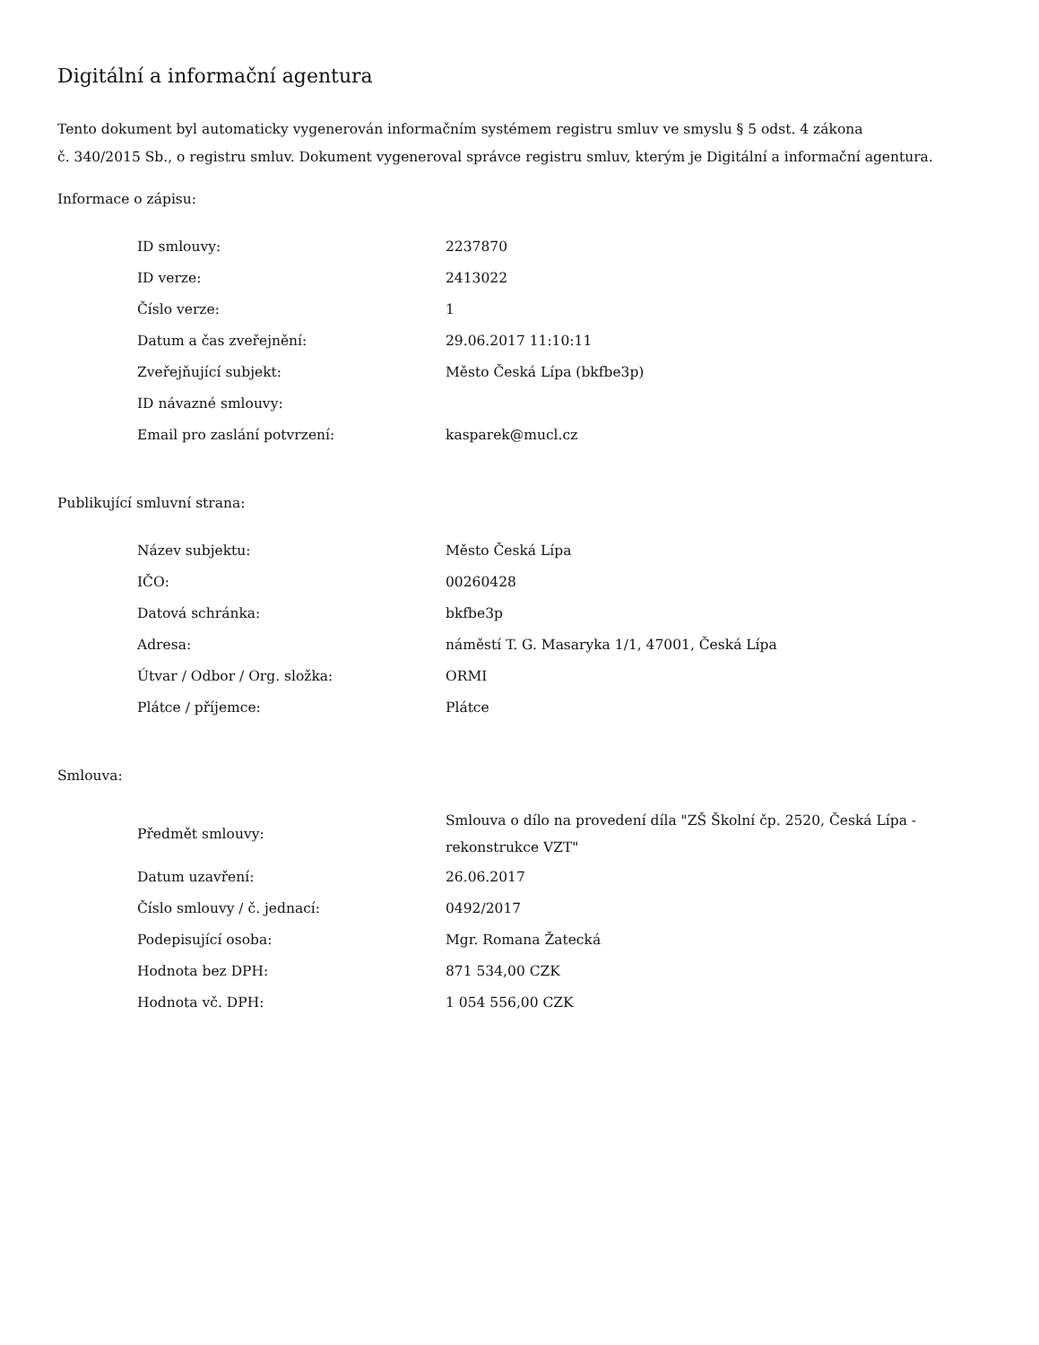Digitální a informační agentura
Tento dokument byl automaticky vygenerován informačním systémem registru smluv ve smyslu § 5 odst. 4 zákona
č. 340/2015 Sb., o registru smluv. Dokument vygeneroval správce registru smluv, kterým je Digitální a informační agentura.
Informace o zápisu:
| ID smlouvy: | 2237870 |
| ID verze: | 2413022 |
| Číslo verze: | 1 |
| Datum a čas zveřejnění: | 29.06.2017 11:10:11 |
| Zveřejňující subjekt: | Město Česká Lípa (bkfbe3p) |
| ID návazné smlouvy: | |
| Email pro zaslání potvrzení: | kasparek@mucl.cz |
Publikující smluvní strana:
| Název subjektu: | Město Česká Lípa |
| IČO: | 00260428 |
| Datová schránka: | bkfbe3p |
| Adresa: | náměstí T. G. Masaryka 1/1, 47001, Česká Lípa |
| Útvar / Odbor / Org. složka: | ORMI |
| Plátce / příjemce: | Plátce |
Smlouva:
| Předmět smlouvy: | Smlouva o dílo na provedení díla "ZŠ Školní čp. 2520, Česká Lípa - rekonstrukce VZT" |
| Datum uzavření: | 26.06.2017 |
| Číslo smlouvy / č. jednací: | 0492/2017 |
| Podepisující osoba: | Mgr. Romana Žatecká |
| Hodnota bez DPH: | 871 534,00 CZK |
| Hodnota vč. DPH: | 1 054 556,00 CZK |